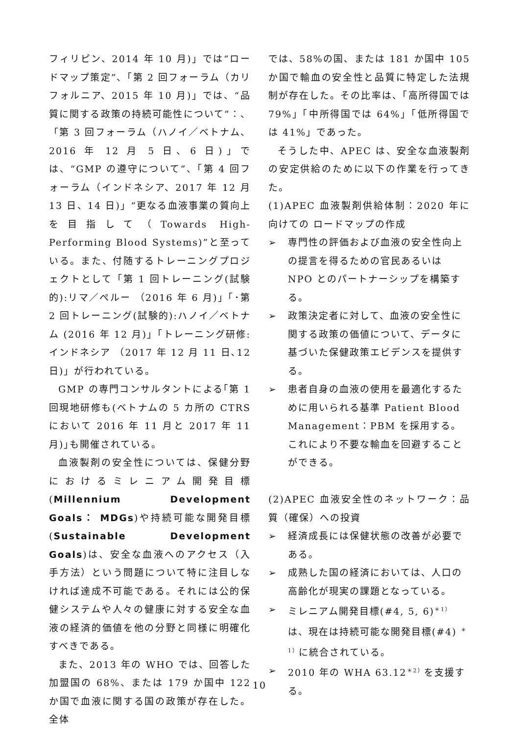フィリピン、2014 年 10 月)」では“ロードマップ策定”、「第 2 回フォーラム（カリフォルニア、2015 年 10 月)」では、“品質に関する政策の持続可能性について”：、「第 3 回フォーラム（ハノイ／ベトナム、2016 年 12 月 5 日、6 日)」では、“GMP の遵守について”、「第 4 回フォーラム（インドネシア、2017 年 12 月 13 日、14 日)」“更なる血液事業の質向上を目指して（Towards High-Performing Blood Systems)”と至っている。また、付随するトレーニングプロジェクトとして「第 1 回トレーニング(試験的):リマ／ペルー （2016 年 6 月)」「･第 2 回トレーニング(試験的):ハノイ／ベトナム (2016 年 12 月)」「トレーニング研修:インドネシア （2017 年 12 月 11 日､12 日)」が行われている。
GMP の専門コンサルタントによる｢第 1 回現地研修も(ベトナムの 5 カ所の CTRS において 2016 年 11 月と 2017 年 11 月)｣も開催されている。
血液製剤の安全性については、保健分野におけるミレニアム開発目標(Millennium Development Goals： MDGs)や持続可能な開発目標(Sustainable Development Goals)は、安全な血液へのアクセス（入手方法）という問題について特に注目しなければ達成不可能である。それには公的保健システムや人々の健康に対する安全な血液の経済的価値を他の分野と同様に明確化すべきである。
また、2013 年の WHO では、回答した加盟国の 68%、または 179 か国中 122 か国で血液に関する国の政策が存在した。全体
では、58%の国、または 181 か国中 105 か国で輸血の安全性と品質に特定した法規制が存在した。その比率は、「高所得国では 79%」「中所得国では 64%」「低所得国では 41%」であった。
そうした中、APEC は、安全な血液製剤の安定供給のために以下の作業を行ってきた。
(1)APEC 血液製剤供給体制：2020 年に向けての ロードマップの作成
➢ 専門性の評価および血液の安全性向上の提言を得るための官民あるいは NPO とのパートナーシップを構築する。
➢ 政策決定者に対して、血液の安全性に関する政策の価値について、データに基づいた保健政策エビデンスを提供する。
➢ 患者自身の血液の使用を最適化するために用いられる基準 Patient Blood Management：PBM を採用する。これにより不要な輸血を回避することができる。
(2)APEC 血液安全性のネットワーク：品質（確保）への投資
➢ 経済成長には保健状態の改善が必要である。
➢ 成熟した国の経済においては、人口の高齢化が現実の課題となっている。
➢ ミレニアム開発目標(#4, 5, 6)<sup>＊1）</sup>は、現在は持続可能な開発目標(#4) <sup>＊1）</sup>に統合されている。
➢ 2010 年の WHA 63.12<sup>＊2）</sup>を支援する。
10